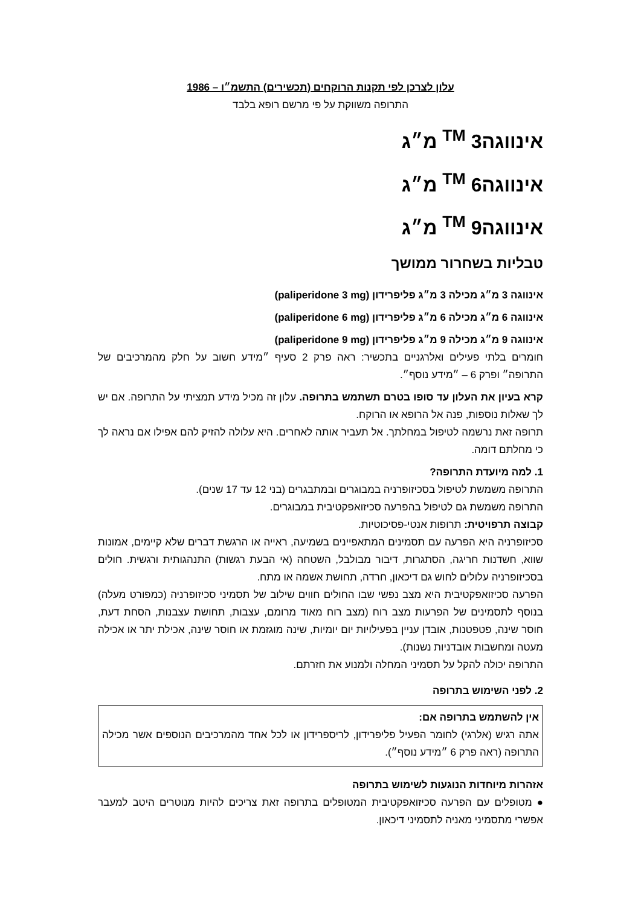עלון לצרכן לפי תקנות הרוקחים (תכשירים) התשמ״ו – 1986
התרופה משווקת על פי מרשם רופא בלבד
אינווגה<sup>TM</sup> 3 מ״ג
אינווגה<sup>TM</sup> 6 מ״ג
אינווגה<sup>TM</sup> 9 מ״ג
טבליות בשחרור ממושך
אינווגה 3 מ״ג מכילה 3 מ״ג פליפרידון (paliperidone 3 mg)
אינווגה 6 מ״ג מכילה 6 מ״ג פליפרידון (paliperidone 6 mg)
אינווגה 9 מ״ג מכילה 9 מ״ג פליפרידון (paliperidone 9 mg)
חומרים בלתי פעילים ואלרגניים בתכשיר: ראה פרק 2 סעיף ״מידע חשוב על חלק מהמרכיבים של התרופה״ ופרק 6 – ״מידע נוסף״.
קרא בעיון את העלון עד סופו בטרם תשתמש בתרופה. עלון זה מכיל מידע תמציתי על התרופה. אם יש לך שאלות נוספות, פנה אל הרופא או הרוקח.
תרופה זאת נרשמה לטיפול במחלתך. אל תעביר אותה לאחרים. היא עלולה להזיק להם אפילו אם נראה לך כי מחלתם דומה.
1. למה מיועדת התרופה?
התרופה משמשת לטיפול בסכיזופרניה במבוגרים ובמתבגרים (בני 12 עד 17 שנים).
התרופה משמשת גם לטיפול בהפרעה סכיזואפקטיבית במבוגרים.
קבוצה תרפויטית: תרופות אנטי-פסיכוטיות.
סכיזופרניה היא הפרעה עם תסמינים המתאפיינים בשמיעה, ראייה או הרגשת דברים שלא קיימים, אמונות שווא, חשדנות חריגה, הסתגרות, דיבור מבולבל, השטחה (אי הבעת רגשות) התנהגותית ורגשית. חולים בסכיזופרניה עלולים לחוש גם דיכאון, חרדה, תחושת אשמה או מתח.
הפרעה סכיזואפקטיבית היא מצב נפשי שבו החולים חווים שילוב של תסמיני סכיזופרניה (כמפורט מעלה) בנוסף לתסמינים של הפרעות מצב רוח (מצב רוח מאוד מרומם, עצבות, תחושת עצבנות, הסחת דעת, חוסר שינה, פטפטנות, אובדן עניין בפעילויות יום יומיות, שינה מוגזמת או חוסר שינה, אכילת יתר או אכילה מעטה ומחשבות אובדניות נשנות).
התרופה יכולה להקל על תסמיני המחלה ולמנוע את חזרתם.
2. לפני השימוש בתרופה
אין להשתמש בתרופה אם:
אתה רגיש (אלרגי) לחומר הפעיל פליפרידון, לריספרידון או לכל אחד מהמרכיבים הנוספים אשר מכילה התרופה (ראה פרק 6 ״מידע נוסף״).
אזהרות מיוחדות הנוגעות לשימוש בתרופה
● מטופלים עם הפרעה סכיזואפקטיבית המטופלים בתרופה זאת צריכים להיות מנוטרים היטב למעבר אפשרי מתסמיני מאניה לתסמיני דיכאון.